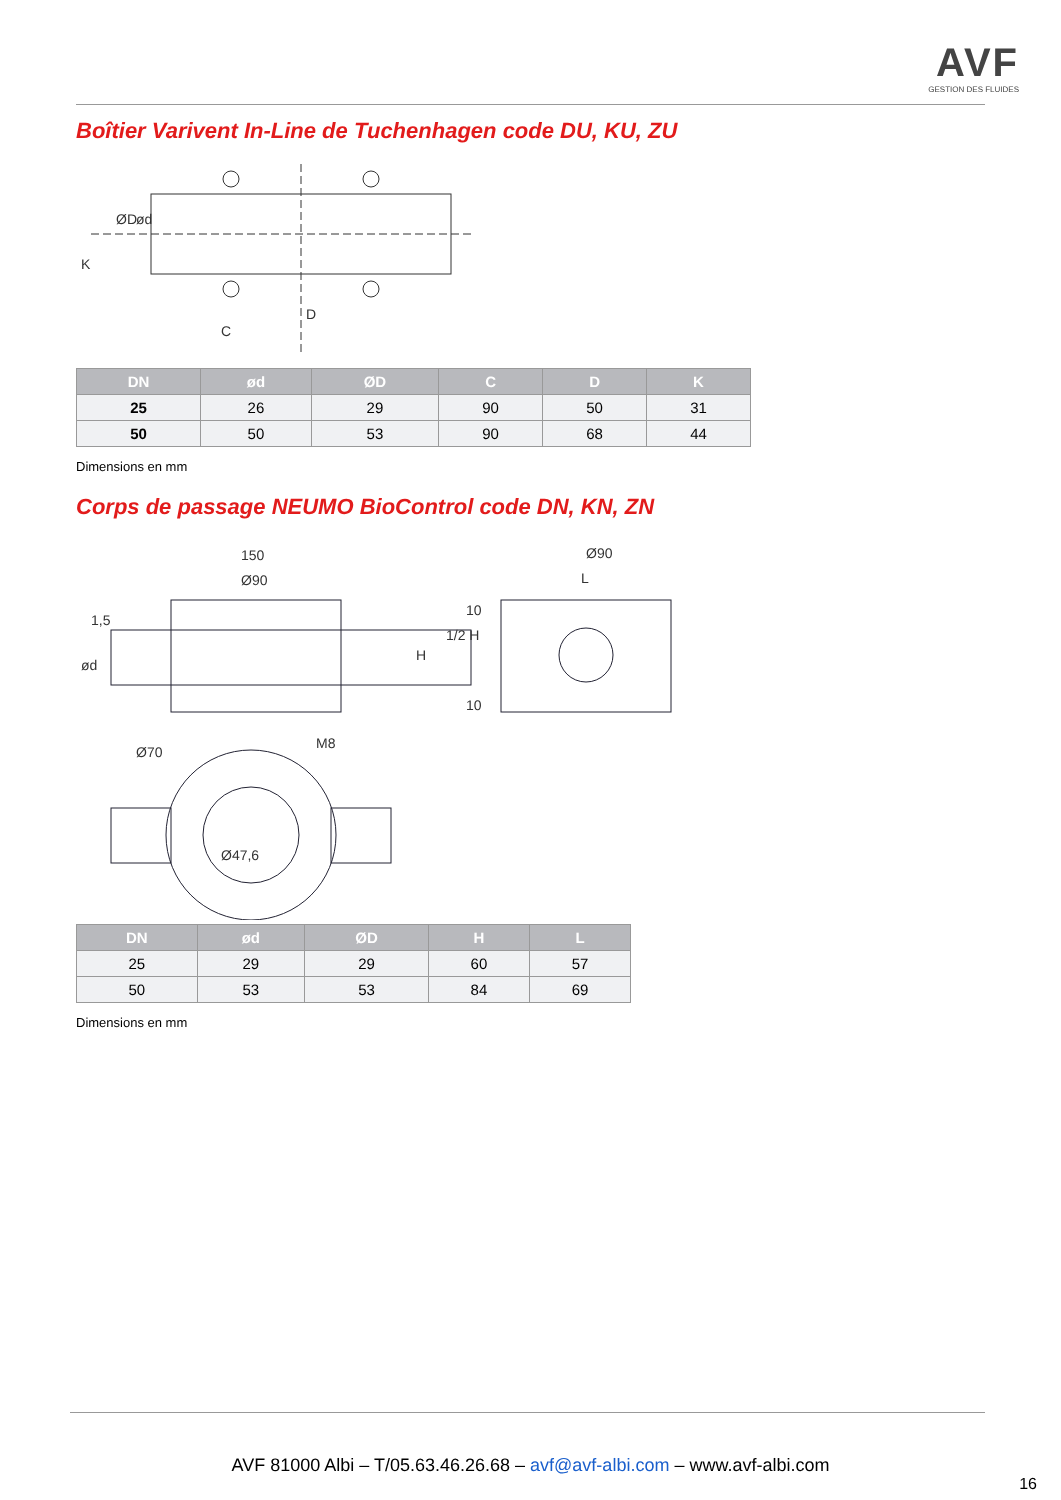AVF
GESTION DES FLUIDES
Boîtier Varivent In-Line de Tuchenhagen code DU, KU, ZU
K
ØD
ød
D
C
| DN | ød | ØD | C | D | K |
| --- | --- | --- | --- | --- | --- |
| 25 | 26 | 29 | 90 | 50 | 31 |
| 50 | 50 | 53 | 90 | 68 | 44 |
Dimensions en mm
Corps de passage NEUMO BioControl code DN, KN, ZN
150
Ø90
1,5
ød
Ø90
L
H
1/2 H
10
10
Ø70
M8
Ø47,6
| DN | ød | ØD | H | L |
| --- | --- | --- | --- | --- |
| 25 | 29 | 29 | 60 | 57 |
| 50 | 53 | 53 | 84 | 69 |
Dimensions en mm
AVF 81000 Albi – T/05.63.46.26.68 – avf@avf-albi.com – www.avf-albi.com
16